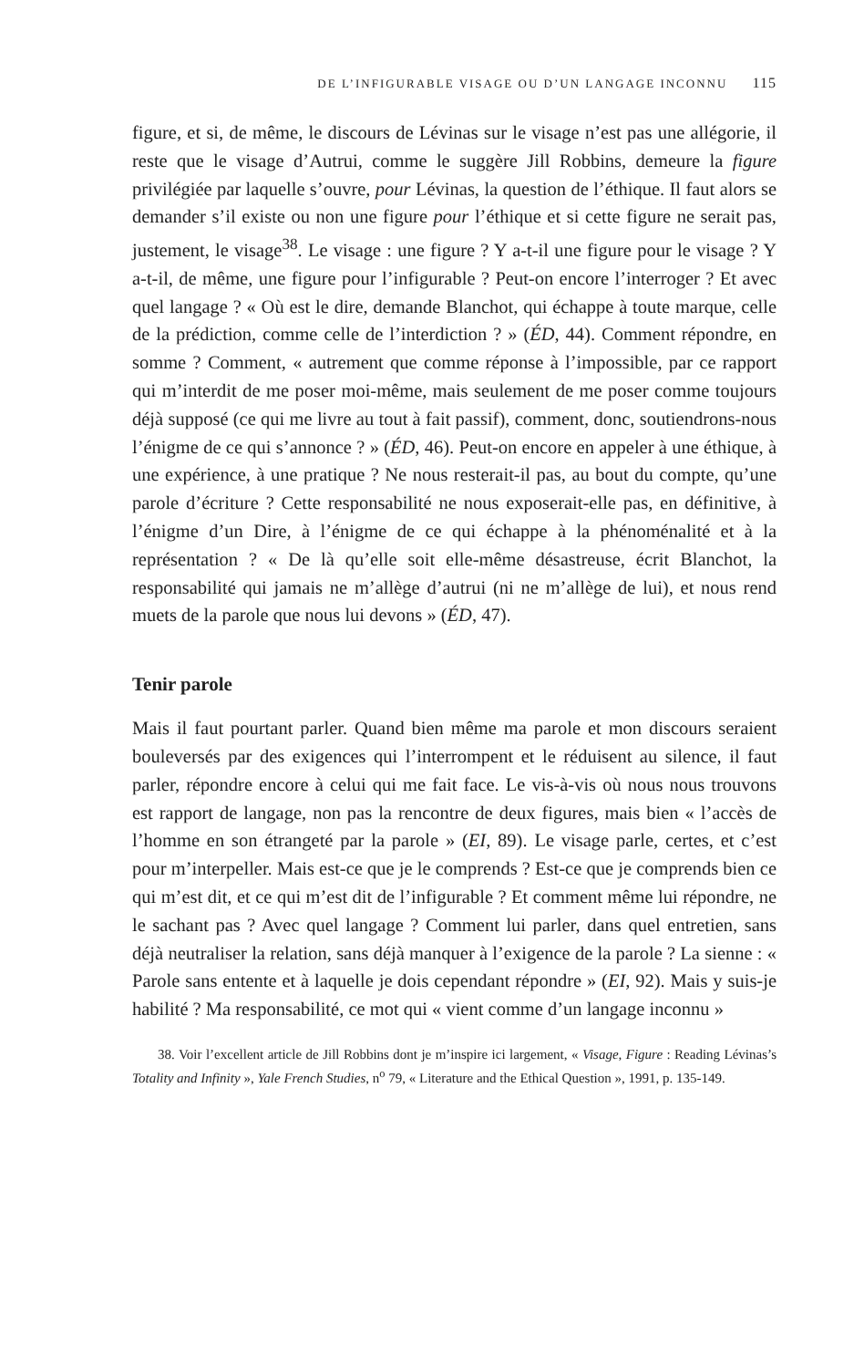DE L’INFIGURABLE VISAGE OU D’UN LANGAGE INCONNU 115
figure, et si, de même, le discours de Lévinas sur le visage n’est pas une allégorie, il reste que le visage d’Autrui, comme le suggère Jill Robbins, demeure la figure privilégiée par laquelle s’ouvre, pour Lévinas, la question de l’éthique. Il faut alors se demander s’il existe ou non une figure pour l’éthique et si cette figure ne serait pas, justement, le visage<sup>38</sup>. Le visage : une figure ? Y a-t-il une figure pour le visage ? Y a-t-il, de même, une figure pour l’infigurable ? Peut-on encore l’interroger ? Et avec quel langage ? « Où est le dire, demande Blanchot, qui échappe à toute marque, celle de la prédiction, comme celle de l’interdiction ? » (ÉD, 44). Comment répondre, en somme ? Comment, « autrement que comme réponse à l’impossible, par ce rapport qui m’interdit de me poser moi-même, mais seulement de me poser comme toujours déjà supposé (ce qui me livre au tout à fait passif), comment, donc, soutiendrons-nous l’énigme de ce qui s’annonce ? » (ÉD, 46). Peut-on encore en appeler à une éthique, à une expérience, à une pratique ? Ne nous resterait-il pas, au bout du compte, qu’une parole d’écriture ? Cette responsabilité ne nous exposerait-elle pas, en définitive, à l’énigme d’un Dire, à l’énigme de ce qui échappe à la phénoménalité et à la représentation ? « De là qu’elle soit elle-même désastreuse, écrit Blanchot, la responsabilité qui jamais ne m’allège d’autrui (ni ne m’allège de lui), et nous rend muets de la parole que nous lui devons » (ÉD, 47).
Tenir parole
Mais il faut pourtant parler. Quand bien même ma parole et mon discours seraient bouleversés par des exigences qui l’interrompent et le réduisent au silence, il faut parler, répondre encore à celui qui me fait face. Le vis-à-vis où nous nous trouvons est rapport de langage, non pas la rencontre de deux figures, mais bien « l’accès de l’homme en son étrangeté par la parole » (EI, 89). Le visage parle, certes, et c’est pour m’interpeller. Mais est-ce que je le comprends ? Est-ce que je comprends bien ce qui m’est dit, et ce qui m’est dit de l’infigurable ? Et comment même lui répondre, ne le sachant pas ? Avec quel langage ? Comment lui parler, dans quel entretien, sans déjà neutraliser la relation, sans déjà manquer à l’exigence de la parole ? La sienne : « Parole sans entente et à laquelle je dois cependant répondre » (EI, 92). Mais y suis-je habilité ? Ma responsabilité, ce mot qui « vient comme d’un langage inconnu »
38. Voir l’excellent article de Jill Robbins dont je m’inspire ici largement, « Visage, Figure : Reading Lévinas’s Totality and Infinity », Yale French Studies, n<sup>o</sup> 79, « Literature and the Ethical Question », 1991, p. 135-149.